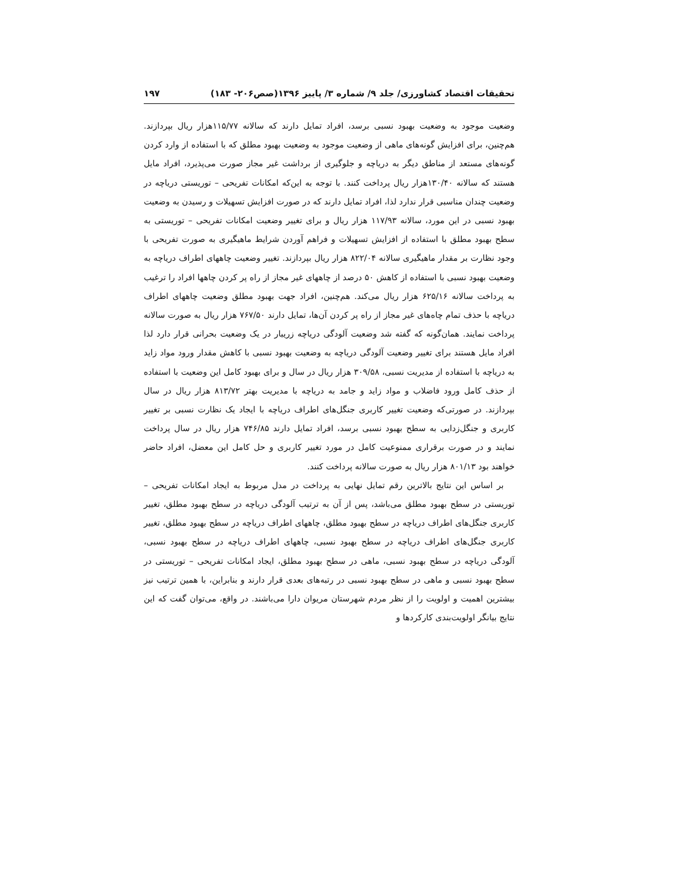تحقیقات اقتصاد کشاورزی/ جلد ۹/ شماره ۳/ پاییز ۱۳۹۶(صص۲۰۶- ۱۸۳) ۱۹۷
وضعیت موجود به وضعیت بهبود نسبی برسد، افراد تمایل دارند که سالانه ۱۱۵/۷۷هزار ریال بپردازند. هم‌چنین، برای افزایش گونه‌های ماهی از وضعیت موجود به وضعیت بهبود مطلق که با استفاده از وارد کردن گونه‌های مستعد از مناطق دیگر به دریاچه و جلوگیری از برداشت غیر مجاز صورت می‌پذیرد، افراد مایل هستند که سالانه ۱۳۰/۴۰هزار ریال پرداخت کنند. با توجه به این‌که امکانات تفریحی – توریستی دریاچه در وضعیت چندان مناسبی قرار ندارد لذا، افراد تمایل دارند که در صورت افزایش تسهیلات و رسیدن به وضعیت بهبود نسبی در این مورد، سالانه ۱۱۷/۹۳ هزار ریال و برای تغییر وضعیت امکانات تفریحی – توریستی به سطح بهبود مطلق با استفاده از افزایش تسهیلات و فراهم آوردن شرایط ماهیگیری به صورت تفریحی با وجود نظارت بر مقدار ماهیگیری سالانه ۸۲۲/۰۴ هزار ریال بپردازند. تغییر وضعیت چاههای اطراف دریاچه به وضعیت بهبود نسبی با استفاده از کاهش ۵۰ درصد از چاههای غیر مجاز از راه پر کردن چاهها افراد را ترغیب به پرداخت سالانه ۶۲۵/۱۶ هزار ریال می‌کند. هم‌چنین، افراد جهت بهبود مطلق وضعیت چاههای اطراف دریاچه با حذف تمام چاه‌های غیر مجاز از راه پر کردن آن‌ها، تمایل دارند ۷۶۷/۵۰ هزار ریال به صورت سالانه پرداخت نمایند. همان‌گونه که گفته شد وضعیت آلودگی دریاچه زریبار در یک وضعیت بحرانی قرار دارد لذا افراد مایل هستند برای تغییر وضعیت آلودگی دریاچه به وضعیت بهبود نسبی با کاهش مقدار ورود مواد زاید به دریاچه با استفاده از مدیریت نسبی، ۳۰۹/۵۸ هزار ریال در سال و برای بهبود کامل این وضعیت با استفاده از حذف کامل ورود فاضلاب و مواد زاید و جامد به دریاچه با مدیریت بهتر ۸۱۳/۷۲ هزار ریال در سال بپردازند. در صورتی‌که وضعیت تغییر کاربری جنگل‌های اطراف دریاچه با ایجاد یک نظارت نسبی بر تغییر کاربری و جنگل‌زدایی به سطح بهبود نسبی برسد، افراد تمایل دارند ۷۴۶/۸۵ هزار ریال در سال پرداخت نمایند و در صورت برقراری ممنوعیت کامل در مورد تغییر کاربری و حل کامل این معضل، افراد حاضر خواهند بود ۸۰۱/۱۳ هزار ریال به صورت سالانه پرداخت کنند.
بر اساس این نتایج بالاترین رقم تمایل نهایی به پرداخت در مدل مربوط به ایجاد امکانات تفریحی – توریستی در سطح بهبود مطلق می‌باشد، پس از آن به ترتیب آلودگی دریاچه در سطح بهبود مطلق، تغییر کاربری جنگل‌های اطراف دریاچه در سطح بهبود مطلق، چاههای اطراف دریاچه در سطح بهبود مطلق، تغییر کاربری جنگل‌های اطراف دریاچه در سطح بهبود نسبی، چاههای اطراف دریاچه در سطح بهبود نسبی، آلودگی دریاچه در سطح بهبود نسبی، ماهی در سطح بهبود مطلق، ایجاد امکانات تفریحی – توریستی در سطح بهبود نسبی و ماهی در سطح بهبود نسبی در رتبه‌های بعدی قرار دارند و بنابراین، با همین ترتیب نیز بیشترین اهمیت و اولویت را از نظر مردم شهرستان مریوان دارا می‌باشند. در واقع، می‌توان گفت که این نتایج بیانگر اولویت‌بندی کارکردها و